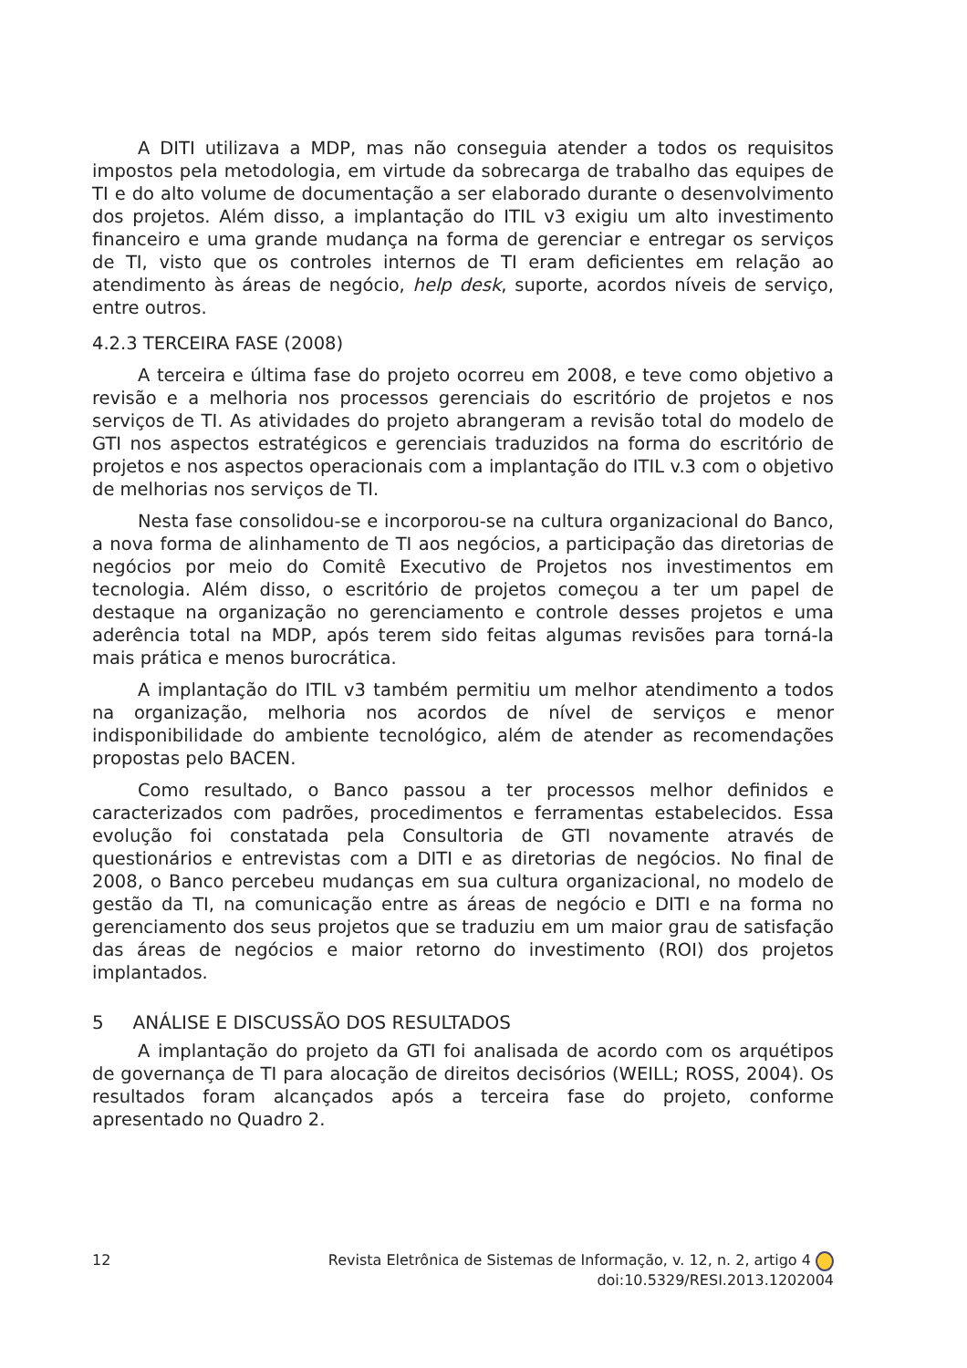A DITI utilizava a MDP, mas não conseguia atender a todos os requisitos impostos pela metodologia, em virtude da sobrecarga de trabalho das equipes de TI e do alto volume de documentação a ser elaborado durante o desenvolvimento dos projetos. Além disso, a implantação do ITIL v3 exigiu um alto investimento financeiro e uma grande mudança na forma de gerenciar e entregar os serviços de TI, visto que os controles internos de TI eram deficientes em relação ao atendimento às áreas de negócio, help desk, suporte, acordos níveis de serviço, entre outros.
4.2.3 TERCEIRA FASE (2008)
A terceira e última fase do projeto ocorreu em 2008, e teve como objetivo a revisão e a melhoria nos processos gerenciais do escritório de projetos e nos serviços de TI. As atividades do projeto abrangeram a revisão total do modelo de GTI nos aspectos estratégicos e gerenciais traduzidos na forma do escritório de projetos e nos aspectos operacionais com a implantação do ITIL v.3 com o objetivo de melhorias nos serviços de TI.
Nesta fase consolidou-se e incorporou-se na cultura organizacional do Banco, a nova forma de alinhamento de TI aos negócios, a participação das diretorias de negócios por meio do Comitê Executivo de Projetos nos investimentos em tecnologia. Além disso, o escritório de projetos começou a ter um papel de destaque na organização no gerenciamento e controle desses projetos e uma aderência total na MDP, após terem sido feitas algumas revisões para torná-la mais prática e menos burocrática.
A implantação do ITIL v3 também permitiu um melhor atendimento a todos na organização, melhoria nos acordos de nível de serviços e menor indisponibilidade do ambiente tecnológico, além de atender as recomendações propostas pelo BACEN.
Como resultado, o Banco passou a ter processos melhor definidos e caracterizados com padrões, procedimentos e ferramentas estabelecidos. Essa evolução foi constatada pela Consultoria de GTI novamente através de questionários e entrevistas com a DITI e as diretorias de negócios. No final de 2008, o Banco percebeu mudanças em sua cultura organizacional, no modelo de gestão da TI, na comunicação entre as áreas de negócio e DITI e na forma no gerenciamento dos seus projetos que se traduziu em um maior grau de satisfação das áreas de negócios e maior retorno do investimento (ROI) dos projetos implantados.
5 ANÁLISE E DISCUSSÃO DOS RESULTADOS
A implantação do projeto da GTI foi analisada de acordo com os arquétipos de governança de TI para alocação de direitos decisórios (WEILL; ROSS, 2004). Os resultados foram alcançados após a terceira fase do projeto, conforme apresentado no Quadro 2.
12
Revista Eletrônica de Sistemas de Informação, v. 12, n. 2, artigo 4
doi:10.5329/RESI.2013.1202004